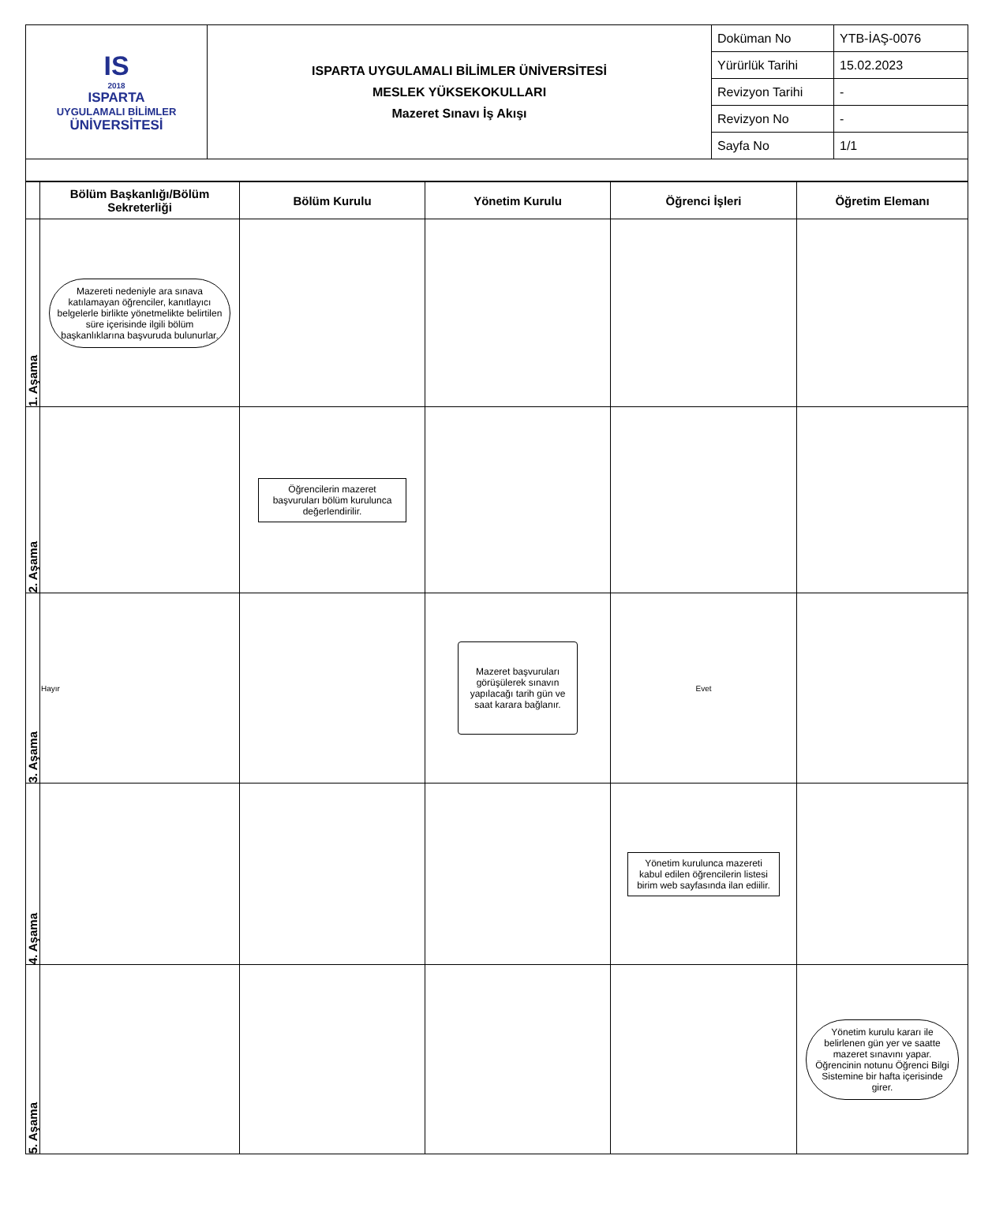| IS 2018 ISPARTA UYGULAMALI BİLİMLER ÜNİVERSİTESİ | ISPARTA UYGULAMALI BİLİMLER ÜNİVERSİTESİ MESLEK YÜKSEKOKULLARI Mazeret Sınavı İş Akışı | Doküman No | YTB-İAŞ-0076 |
| | | Yürürlük Tarihi | 15.02.2023 |
| | | Revizyon Tarihi | - |
| | | Revizyon No | - |
| | | Sayfa No | 1/1 |
| | Bölüm Başkanlığı/Bölüm Sekreterliği | Bölüm Kurulu | Yönetim Kurulu | Öğrenci İşleri | Öğretim Elemanı |
| --- | --- | --- | --- | --- | --- |
| 1. Aşama | Mazereti nedeniyle ara sınava katılamayan öğrenciler, kanıtlayıcı belgelerle birlikte yönetmelikte belirtilen süre içerisinde ilgili bölüm başkanlıklarına başvuruda bulunurlar. | | | | |
| 2. Aşama | | Öğrencilerin mazeret başvuruları bölüm kurulunca değerlendirilir. | | | |
| 3. Aşama | Hayır | | Mazeret başvuruları görüşülerek sınavın yapılacağı tarih gün ve saat karara bağlanır. | Evet | |
| 4. Aşama | | | | Yönetim kurulunca mazereti kabul edilen öğrencilerin listesi birim web sayfasında ilan ediilir. | |
| 5. Aşama | | | | | Yönetim kurulu kararı ile belirlenen gün yer ve saatte mazeret sınavını yapar. Öğrencinin notunu Öğrenci Bilgi Sistemine bir hafta içerisinde girer. |